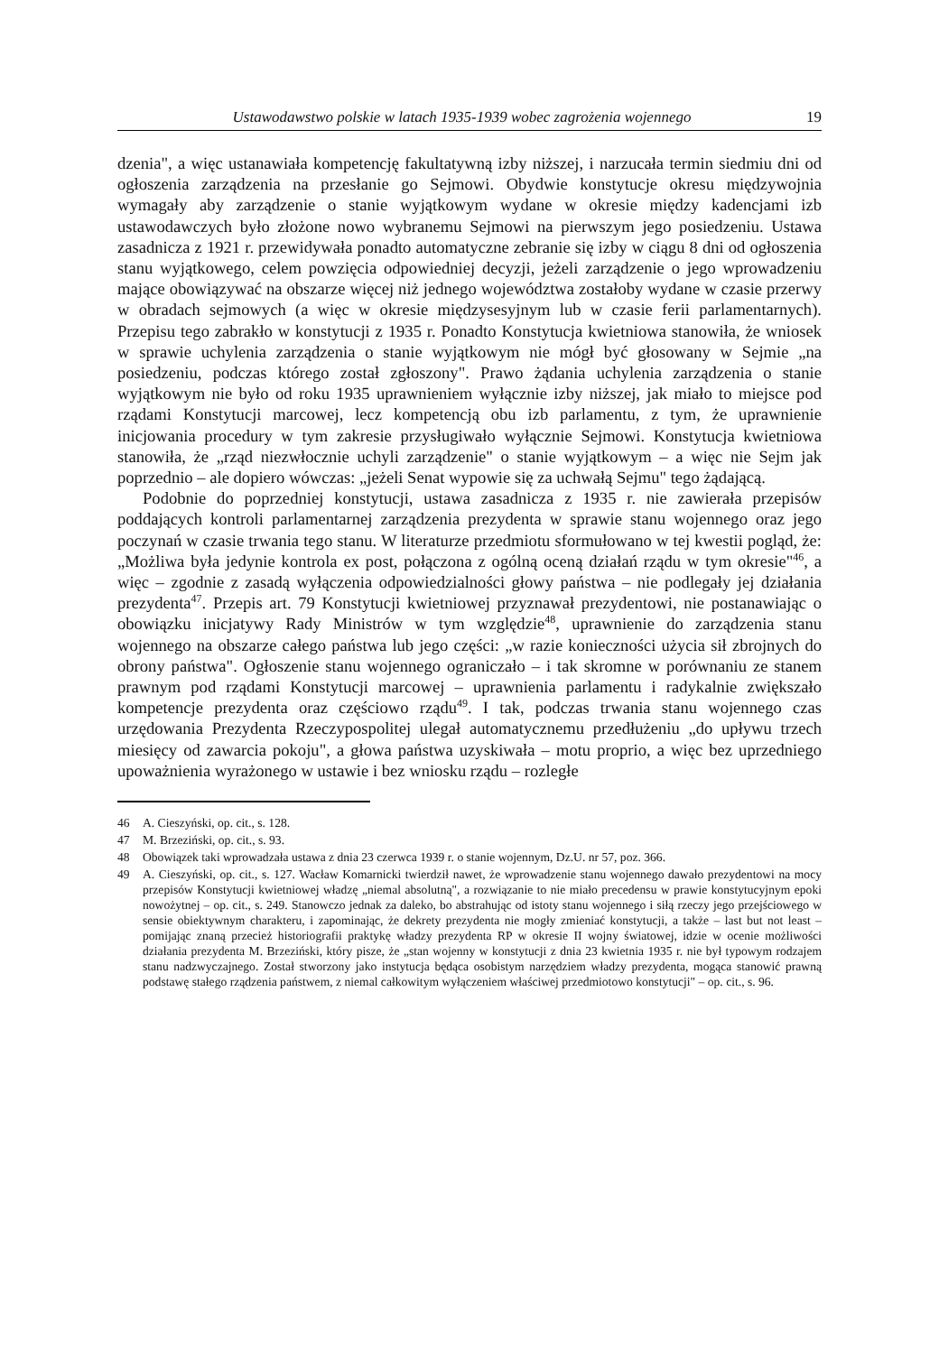Ustawodawstwo polskie w latach 1935-1939 wobec zagrożenia wojennego 19
dzenia", a więc ustanawiała kompetencję fakultatywną izby niższej, i narzucała termin siedmiu dni od ogłoszenia zarządzenia na przesłanie go Sejmowi. Obydwie konstytucje okresu międzywojnia wymagały aby zarządzenie o stanie wyjątkowym wydane w okresie między kadencjami izb ustawodawczych było złożone nowo wybranemu Sejmowi na pierwszym jego posiedzeniu. Ustawa zasadnicza z 1921 r. przewidywała ponadto automatyczne zebranie się izby w ciągu 8 dni od ogłoszenia stanu wyjątkowego, celem powzięcia odpowiedniej decyzji, jeżeli zarządzenie o jego wprowadzeniu mające obowiązywać na obszarze więcej niż jednego województwa zostałoby wydane w czasie przerwy w obradach sejmowych (a więc w okresie międzysesyjnym lub w czasie ferii parlamentarnych). Przepisu tego zabrakło w konstytucji z 1935 r. Ponadto Konstytucja kwietniowa stanowiła, że wniosek w sprawie uchylenia zarządzenia o stanie wyjątkowym nie mógł być głosowany w Sejmie „na posiedzeniu, podczas którego został zgłoszony". Prawo żądania uchylenia zarządzenia o stanie wyjątkowym nie było od roku 1935 uprawnieniem wyłącznie izby niższej, jak miało to miejsce pod rządami Konstytucji marcowej, lecz kompetencją obu izb parlamentu, z tym, że uprawnienie inicjowania procedury w tym zakresie przysługiwało wyłącznie Sejmowi. Konstytucja kwietniowa stanowiła, że „rząd niezwłocznie uchyli zarządzenie" o stanie wyjątkowym – a więc nie Sejm jak poprzednio – ale dopiero wówczas: „jeżeli Senat wypowie się za uchwałą Sejmu" tego żądającą.
Podobnie do poprzedniej konstytucji, ustawa zasadnicza z 1935 r. nie zawierała przepisów poddających kontroli parlamentarnej zarządzenia prezydenta w sprawie stanu wojennego oraz jego poczynań w czasie trwania tego stanu. W literaturze przedmiotu sformułowano w tej kwestii pogląd, że: „Możliwa była jedynie kontrola ex post, połączona z ogólną oceną działań rządu w tym okresie"<sup>46</sup>, a więc – zgodnie z zasadą wyłączenia odpowiedzialności głowy państwa – nie podlegały jej działania prezydenta<sup>47</sup>. Przepis art. 79 Konstytucji kwietniowej przyznawał prezydentowi, nie postanawiając o obowiązku inicjatywy Rady Ministrów w tym względzie<sup>48</sup>, uprawnienie do zarządzenia stanu wojennego na obszarze całego państwa lub jego części: „w razie konieczności użycia sił zbrojnych do obrony państwa". Ogłoszenie stanu wojennego ograniczało – i tak skromne w porównaniu ze stanem prawnym pod rządami Konstytucji marcowej – uprawnienia parlamentu i radykalnie zwiększało kompetencje prezydenta oraz częściowo rządu<sup>49</sup>. I tak, podczas trwania stanu wojennego czas urzędowania Prezydenta Rzeczypospolitej ulegał automatycznemu przedłużeniu „do upływu trzech miesięcy od zawarcia pokoju", a głowa państwa uzyskiwała – motu proprio, a więc bez uprzedniego upoważnienia wyrażonego w ustawie i bez wniosku rządu – rozległe
46 A. Cieszyński, op. cit., s. 128.
47 M. Brzeziński, op. cit., s. 93.
48 Obowiązek taki wprowadzała ustawa z dnia 23 czerwca 1939 r. o stanie wojennym, Dz.U. nr 57, poz. 366.
49 A. Cieszyński, op. cit., s. 127. Wacław Komarnicki twierdził nawet, że wprowadzenie stanu wojennego dawało prezydentowi na mocy przepisów Konstytucji kwietniowej władzę „niemal absolutną", a rozwiązanie to nie miało precedensu w prawie konstytucyjnym epoki nowożytnej – op. cit., s. 249. Stanowczo jednak za daleko, bo abstrahując od istoty stanu wojennego i siłą rzeczy jego przejściowego w sensie obiektywnym charakteru, i zapominając, że dekrety prezydenta nie mogły zmieniać konstytucji, a także – last but not least – pomijając znaną przecież historiografii praktykę władzy prezydenta RP w okresie II wojny światowej, idzie w ocenie możliwości działania prezydenta M. Brzeziński, który pisze, że „stan wojenny w konstytucji z dnia 23 kwietnia 1935 r. nie był typowym rodzajem stanu nadzwyczajnego. Został stworzony jako instytucja będąca osobistym narzędziem władzy prezydenta, mogąca stanowić prawną podstawę stałego rządzenia państwem, z niemal całkowitym wyłączeniem właściwej przedmiotowo konstytucji" – op. cit., s. 96.